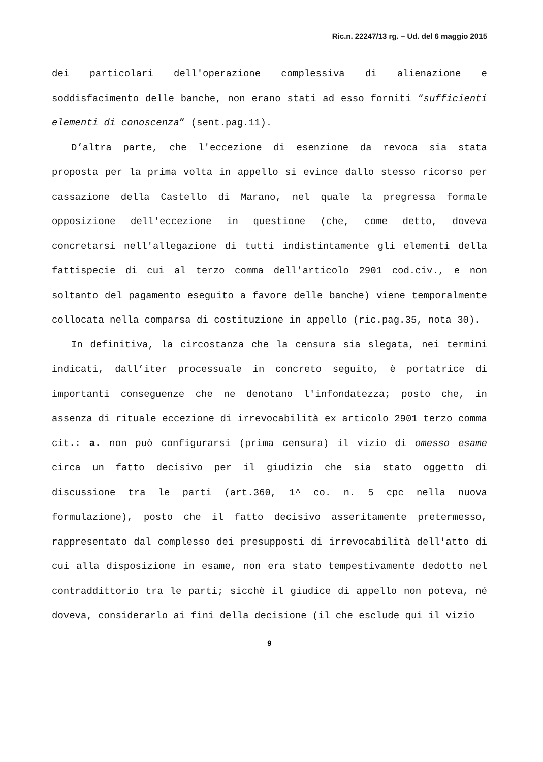Ric.n. 22247/13 rg. – Ud. del 6 maggio 2015
dei particolari dell'operazione complessiva di alienazione e soddisfacimento delle banche, non erano stati ad esso forniti “sufficienti elementi di conoscenza” (sent.pag.11).
D’altra parte, che l'eccezione di esenzione da revoca sia stata proposta per la prima volta in appello si evince dallo stesso ricorso per cassazione della Castello di Marano, nel quale la pregressa formale opposizione dell'eccezione in questione (che, come detto, doveva concretarsi nell'allegazione di tutti indistintamente gli elementi della fattispecie di cui al terzo comma dell'articolo 2901 cod.civ., e non soltanto del pagamento eseguito a favore delle banche) viene temporalmente collocata nella comparsa di costituzione in appello (ric.pag.35, nota 30).
In definitiva, la circostanza che la censura sia slegata, nei termini indicati, dall’iter processuale in concreto seguito, è portatrice di importanti conseguenze che ne denotano l'infondatezza; posto che, in assenza di rituale eccezione di irrevocabilità ex articolo 2901 terzo comma cit.: a. non può configurarsi (prima censura) il vizio di omesso esame circa un fatto decisivo per il giudizio che sia stato oggetto di discussione tra le parti (art.360, 1^ co. n. 5 cpc nella nuova formulazione), posto che il fatto decisivo asseritamente pretermesso, rappresentato dal complesso dei presupposti di irrevocabilità dell'atto di cui alla disposizione in esame, non era stato tempestivamente dedotto nel contraddittorio tra le parti; sicchè il giudice di appello non poteva, né doveva, considerarlo ai fini della decisione (il che esclude qui il vizio
9